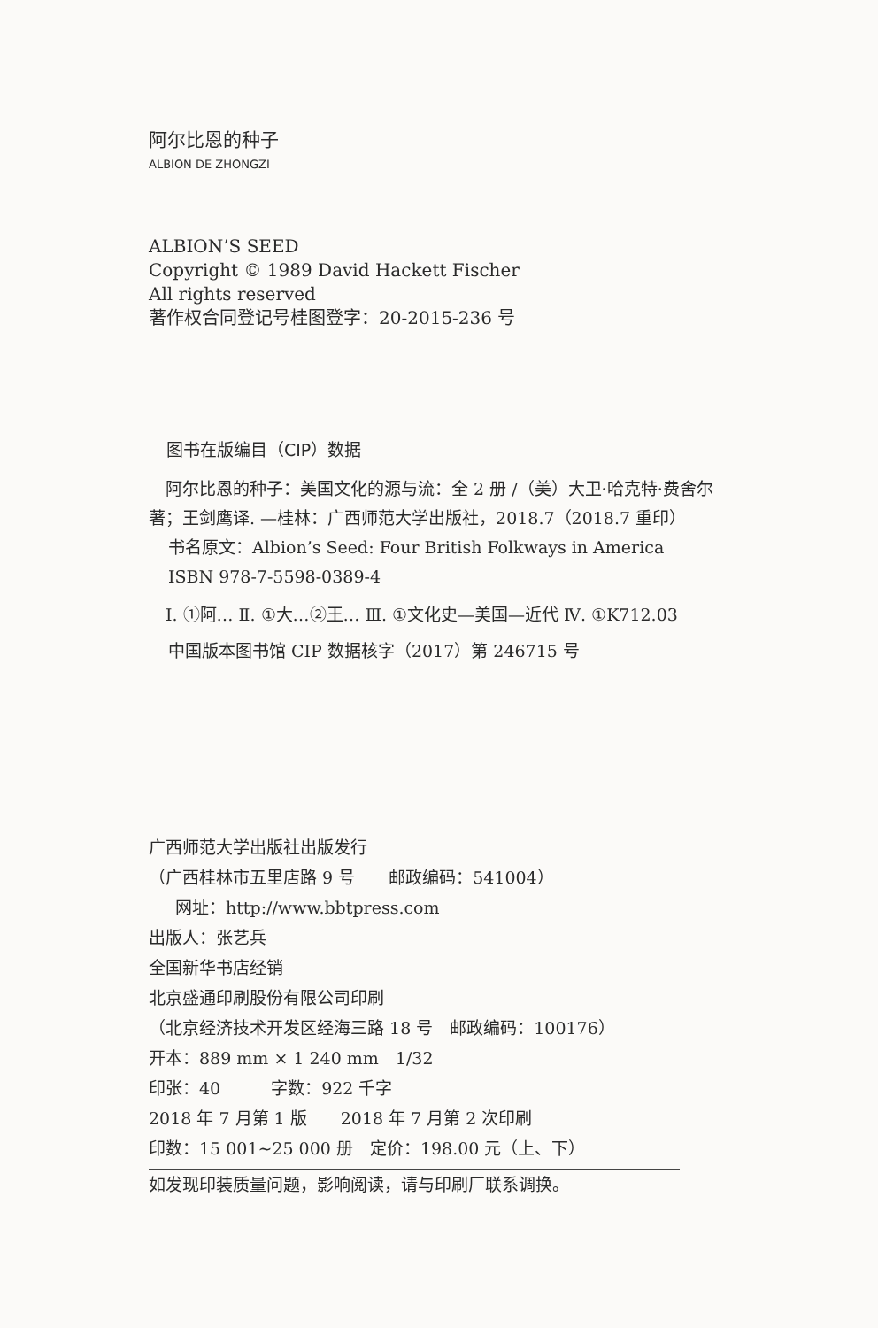阿尔比恩的种子
ALBION DE ZHONGZI
ALBION’S SEED
Copyright © 1989 David Hackett Fischer
All rights reserved
著作权合同登记号桂图登字：20-2015-236 号
图书在版编目（CIP）数据
　阿尔比恩的种子：美国文化的源与流：全 2 册 /（美）大卫·哈克特·费舍尔著；王剑鹰译. —桂林：广西师范大学出版社，2018.7（2018.7 重印）
书名原文：Albion’s Seed: Four British Folkways in America
ISBN 978-7-5598-0389-4
　Ⅰ. ①阿… Ⅱ. ①大…②王… Ⅲ. ①文化史—美国—近代 Ⅳ. ①K712.03
中国版本图书馆 CIP 数据核字（2017）第 246715 号
广西师范大学出版社出版发行
（广西桂林市五里店路 9 号　　邮政编码：541004）
网址：http://www.bbtpress.com
出版人：张艺兵
全国新华书店经销
北京盛通印刷股份有限公司印刷
（北京经济技术开发区经海三路 18 号　邮政编码：100176）
开本：889 mm × 1 240 mm　1/32
印张：40　　　字数：922 千字
2018 年 7 月第 1 版　　2018 年 7 月第 2 次印刷
印数：15 001~25 000 册　定价：198.00 元（上、下）
如发现印装质量问题，影响阅读，请与印刷厂联系调换。